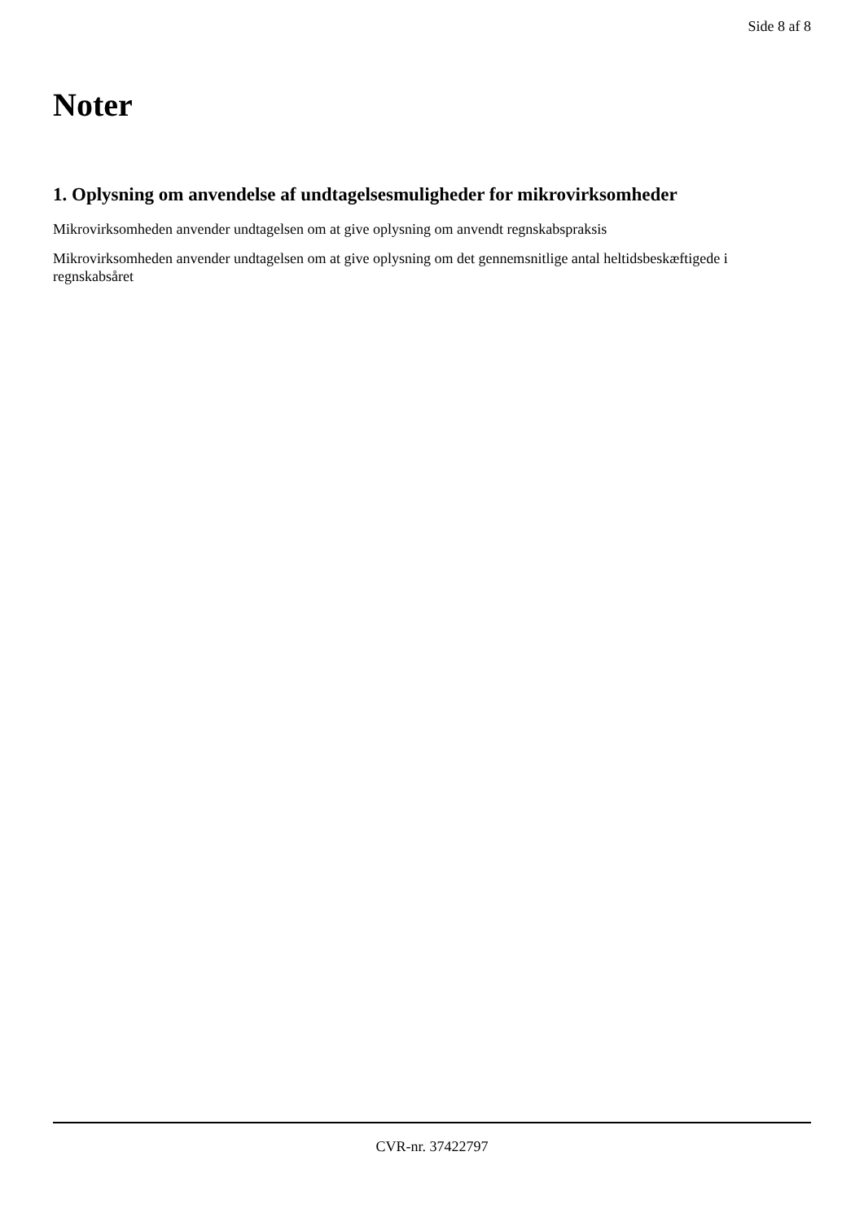Side 8 af 8
Noter
1. Oplysning om anvendelse af undtagelsesmuligheder for mikrovirksomheder
Mikrovirksomheden anvender undtagelsen om at give oplysning om anvendt regnskabspraksis
Mikrovirksomheden anvender undtagelsen om at give oplysning om det gennemsnitlige antal heltidsbeskæftigede i regnskabsåret
CVR-nr. 37422797